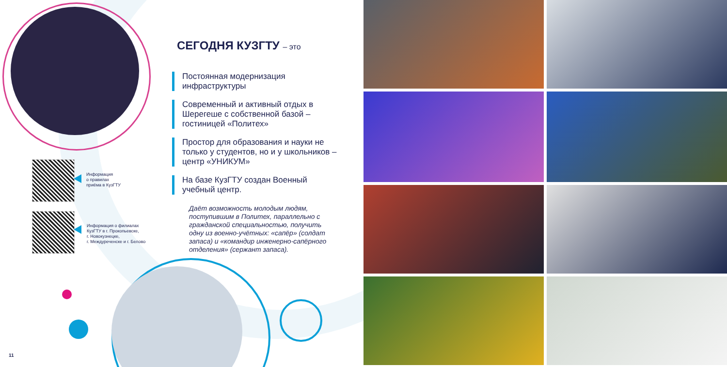СЕГОДНЯ КУЗГТУ – это
Постоянная модернизация инфраструктуры
Современный и активный отдых в Шерегеше с собственной базой – гостиницей «Политех»
Простор для образования и науки не только у студентов, но и у школьников – центр «УНИКУМ»
На базе КузГТУ создан Военный учебный центр.
Даёт возможность молодым людям, поступившим в Политех, параллельно с гражданской специальностью, получить одну из военно-учётных: «сапёр» (солдат запаса) и «командир инженерно-сапёрного отделения» (сержант запаса).
Информация
о правилах
приёма в КузГТУ
Информация о филиалах
КузГТУ в г. Прокопьевске,
г. Новокузнецке,
г. Междуреченске и г. Белово
11